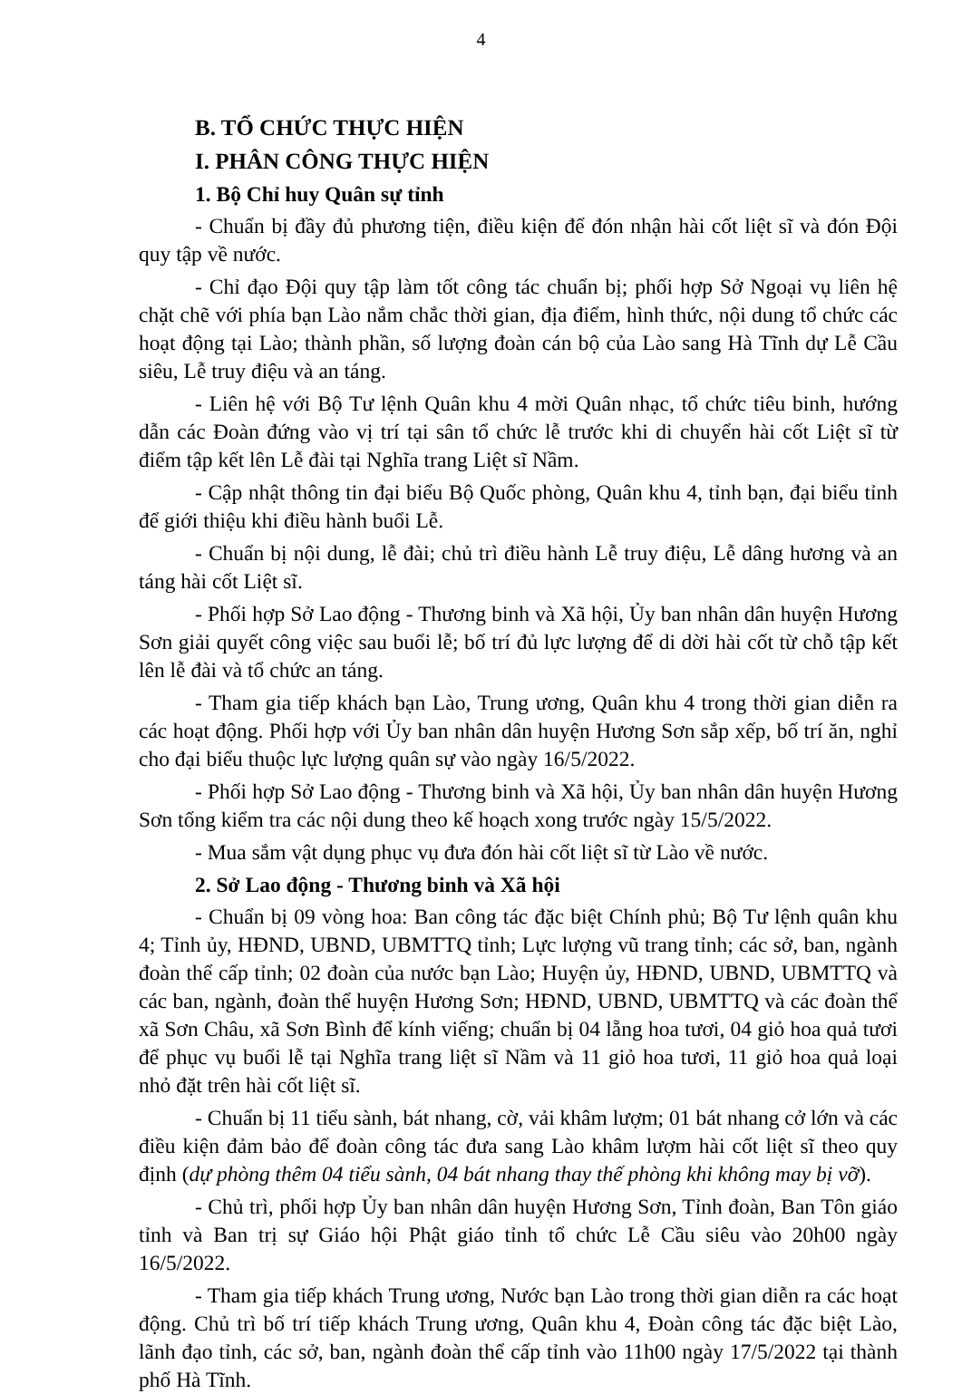4
B. TỔ CHỨC THỰC HIỆN
I. PHÂN CÔNG THỰC HIỆN
1. Bộ Chỉ huy Quân sự tỉnh
- Chuẩn bị đầy đủ phương tiện, điều kiện để đón nhận hài cốt liệt sĩ và đón Đội quy tập về nước.
- Chỉ đạo Đội quy tập làm tốt công tác chuẩn bị; phối hợp Sở Ngoại vụ liên hệ chặt chẽ với phía bạn Lào nắm chắc thời gian, địa điểm, hình thức, nội dung tổ chức các hoạt động tại Lào; thành phần, số lượng đoàn cán bộ của Lào sang Hà Tĩnh dự Lễ Cầu siêu, Lễ truy điệu và an táng.
- Liên hệ với Bộ Tư lệnh Quân khu 4 mời Quân nhạc, tổ chức tiêu binh, hướng dẫn các Đoàn đứng vào vị trí tại sân tổ chức lễ trước khi di chuyển hài cốt Liệt sĩ từ điểm tập kết lên Lễ đài tại Nghĩa trang Liệt sĩ Nầm.
- Cập nhật thông tin đại biểu Bộ Quốc phòng, Quân khu 4, tỉnh bạn, đại biểu tỉnh để giới thiệu khi điều hành buổi Lễ.
- Chuẩn bị nội dung, lễ đài; chủ trì điều hành Lễ truy điệu, Lễ dâng hương và an táng hài cốt Liệt sĩ.
- Phối hợp Sở Lao động - Thương binh và Xã hội, Ủy ban nhân dân huyện Hương Sơn giải quyết công việc sau buổi lễ; bố trí đủ lực lượng để di dời hài cốt từ chỗ tập kết lên lễ đài và tổ chức an táng.
- Tham gia tiếp khách bạn Lào, Trung ương, Quân khu 4 trong thời gian diễn ra các hoạt động. Phối hợp với Ủy ban nhân dân huyện Hương Sơn sắp xếp, bố trí ăn, nghỉ cho đại biểu thuộc lực lượng quân sự vào ngày 16/5/2022.
- Phối hợp Sở Lao động - Thương binh và Xã hội, Ủy ban nhân dân huyện Hương Sơn tổng kiểm tra các nội dung theo kế hoạch xong trước ngày 15/5/2022.
- Mua sắm vật dụng phục vụ đưa đón hài cốt liệt sĩ từ Lào về nước.
2. Sở Lao động - Thương binh và Xã hội
- Chuẩn bị 09 vòng hoa: Ban công tác đặc biệt Chính phủ; Bộ Tư lệnh quân khu 4; Tỉnh ủy, HĐND, UBND, UBMTTQ tỉnh; Lực lượng vũ trang tỉnh; các sở, ban, ngành đoàn thể cấp tỉnh; 02 đoàn của nước bạn Lào; Huyện ủy, HĐND, UBND, UBMTTQ và các ban, ngành, đoàn thể huyện Hương Sơn; HĐND, UBND, UBMTTQ và các đoàn thể xã Sơn Châu, xã Sơn Bình để kính viếng; chuẩn bị 04 lẵng hoa tươi, 04 giỏ hoa quả tươi để phục vụ buổi lễ tại Nghĩa trang liệt sĩ Nầm và 11 giỏ hoa tươi, 11 giỏ hoa quả loại nhỏ đặt trên hài cốt liệt sĩ.
- Chuẩn bị 11 tiểu sành, bát nhang, cờ, vải khâm lượm; 01 bát nhang cở lớn và các điều kiện đảm bảo để đoàn công tác đưa sang Lào khâm lượm hài cốt liệt sĩ theo quy định (dự phòng thêm 04 tiểu sành, 04 bát nhang thay thế phòng khi không may bị vỡ).
- Chủ trì, phối hợp Ủy ban nhân dân huyện Hương Sơn, Tỉnh đoàn, Ban Tôn giáo tỉnh và Ban trị sự Giáo hội Phật giáo tỉnh tổ chức Lễ Cầu siêu vào 20h00 ngày 16/5/2022.
- Tham gia tiếp khách Trung ương, Nước bạn Lào trong thời gian diễn ra các hoạt động. Chủ trì bố trí tiếp khách Trung ương, Quân khu 4, Đoàn công tác đặc biệt Lào, lãnh đạo tỉnh, các sở, ban, ngành đoàn thể cấp tỉnh vào 11h00 ngày 17/5/2022 tại thành phố Hà Tĩnh.